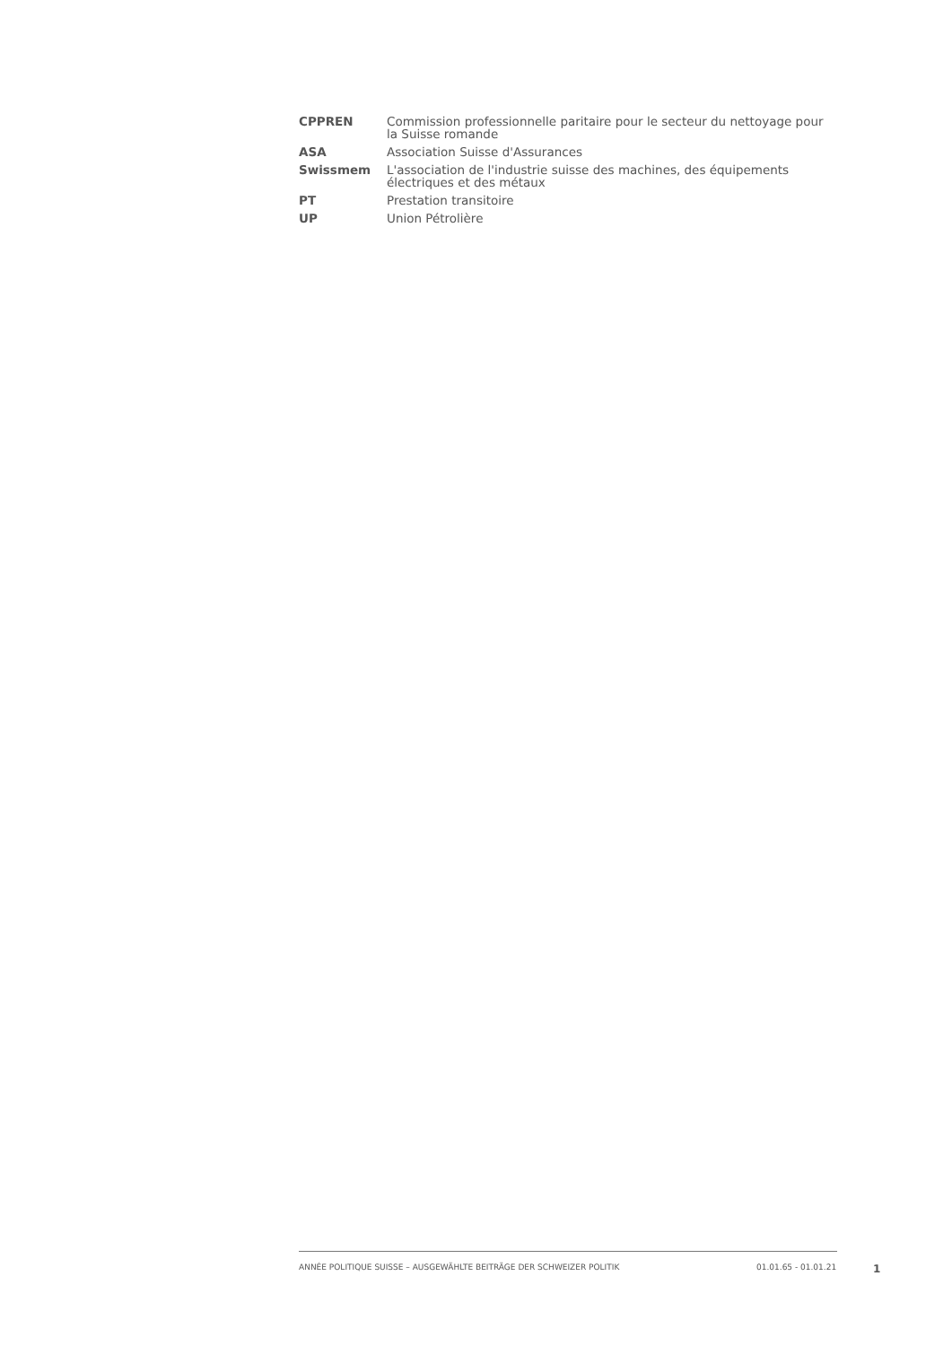| CPPREN | Commission professionnelle paritaire pour le secteur du nettoyage pour la Suisse romande |
| ASA | Association Suisse d'Assurances |
| Swissmem | L'association de l'industrie suisse des machines, des équipements électriques et des métaux |
| PT | Prestation transitoire |
| UP | Union Pétrolière |
ANNÉE POLITIQUE SUISSE – AUSGEWÄHLTE BEITRÄGE DER SCHWEIZER POLITIK 01.01.65 - 01.01.21 1